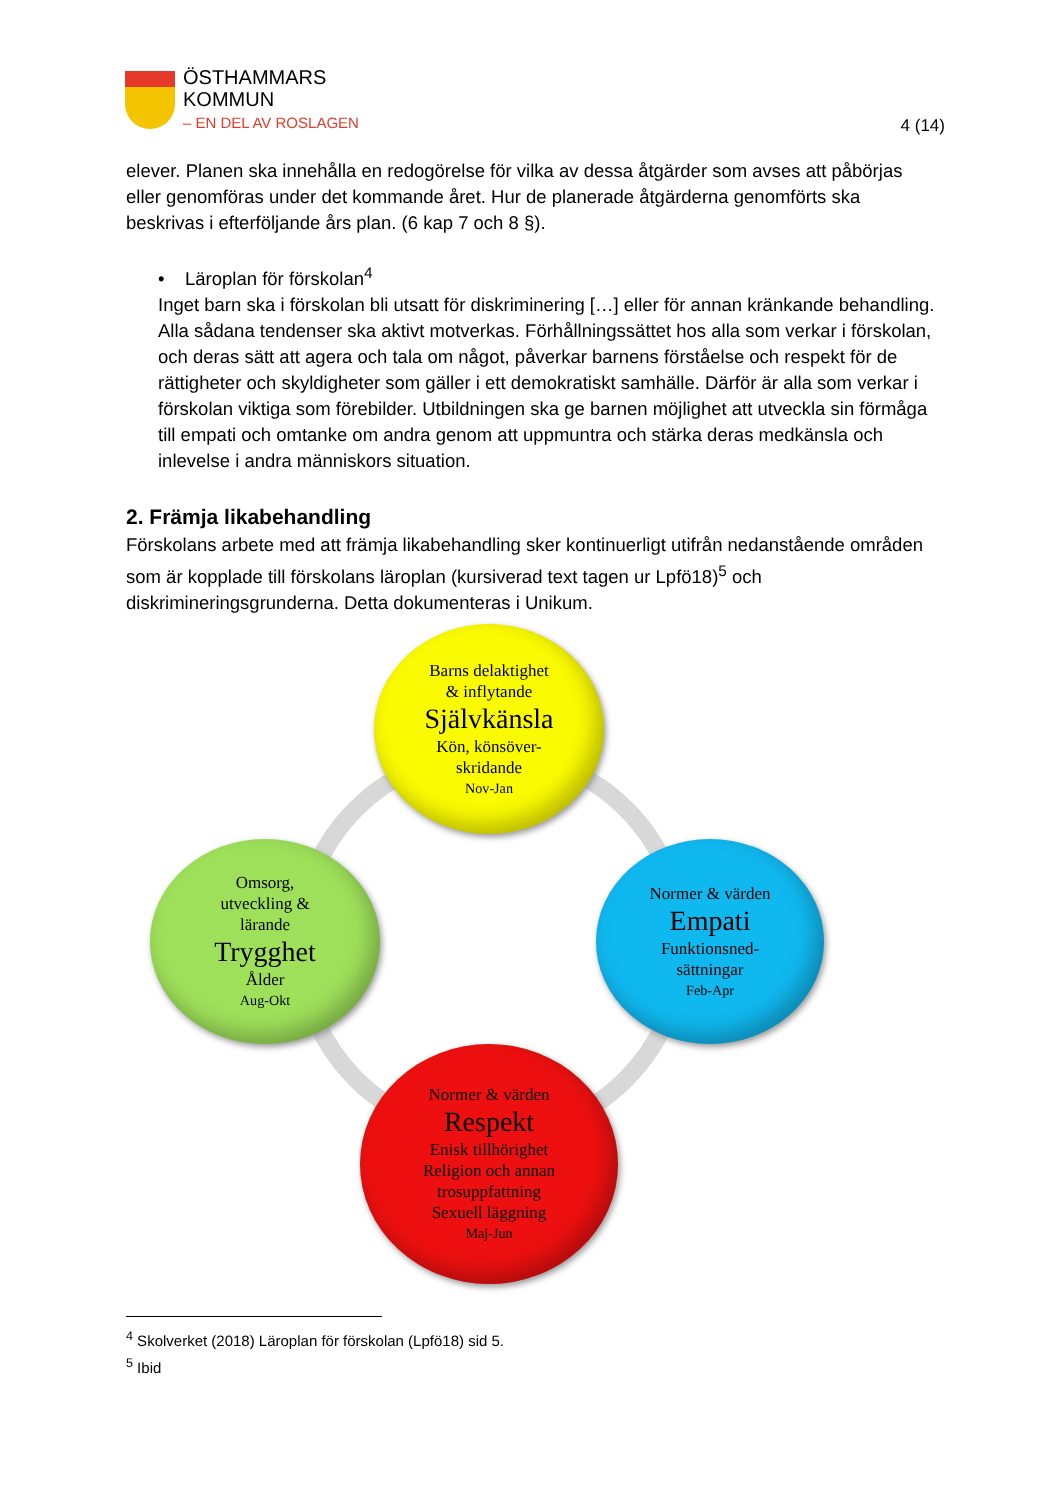ÖSTHAMMARS
KOMMUN
– EN DEL AV ROSLAGEN
4 (14)
elever. Planen ska innehålla en redogörelse för vilka av dessa åtgärder som avses att påbörjas eller genomföras under det kommande året. Hur de planerade åtgärderna genomförts ska beskrivas i efterföljande års plan. (6 kap 7 och 8 §).
• Läroplan för förskolan<sup>4</sup>
Inget barn ska i förskolan bli utsatt för diskriminering […] eller för annan kränkande behandling. Alla sådana tendenser ska aktivt motverkas. Förhållningssättet hos alla som verkar i förskolan, och deras sätt att agera och tala om något, påverkar barnens förståelse och respekt för de rättigheter och skyldigheter som gäller i ett demokratiskt samhälle. Därför är alla som verkar i förskolan viktiga som förebilder. Utbildningen ska ge barnen möjlighet att utveckla sin förmåga till empati och omtanke om andra genom att uppmuntra och stärka deras medkänsla och inlevelse i andra människors situation.
2. Främja likabehandling
Förskolans arbete med att främja likabehandling sker kontinuerligt utifrån nedanstående områden som är kopplade till förskolans läroplan (kursiverad text tagen ur Lpfö18)<sup>5</sup> och diskrimineringsgrunderna. Detta dokumenteras i Unikum.
Barns delaktighet
& inflytande
Självkänsla
Kön, könsöver-
skridande
Nov-Jan
Omsorg,
utveckling &
lärande
Trygghet
Ålder
Aug-Okt
Normer & värden
Empati
Funktionsned-
sättningar
Feb-Apr
Normer & värden
Respekt
Enisk tillhörighet
Religion och annan
trosuppfattning
Sexuell läggning
Maj-Jun
<sup>4</sup> Skolverket (2018) Läroplan för förskolan (Lpfö18) sid 5.
<sup>5</sup> Ibid